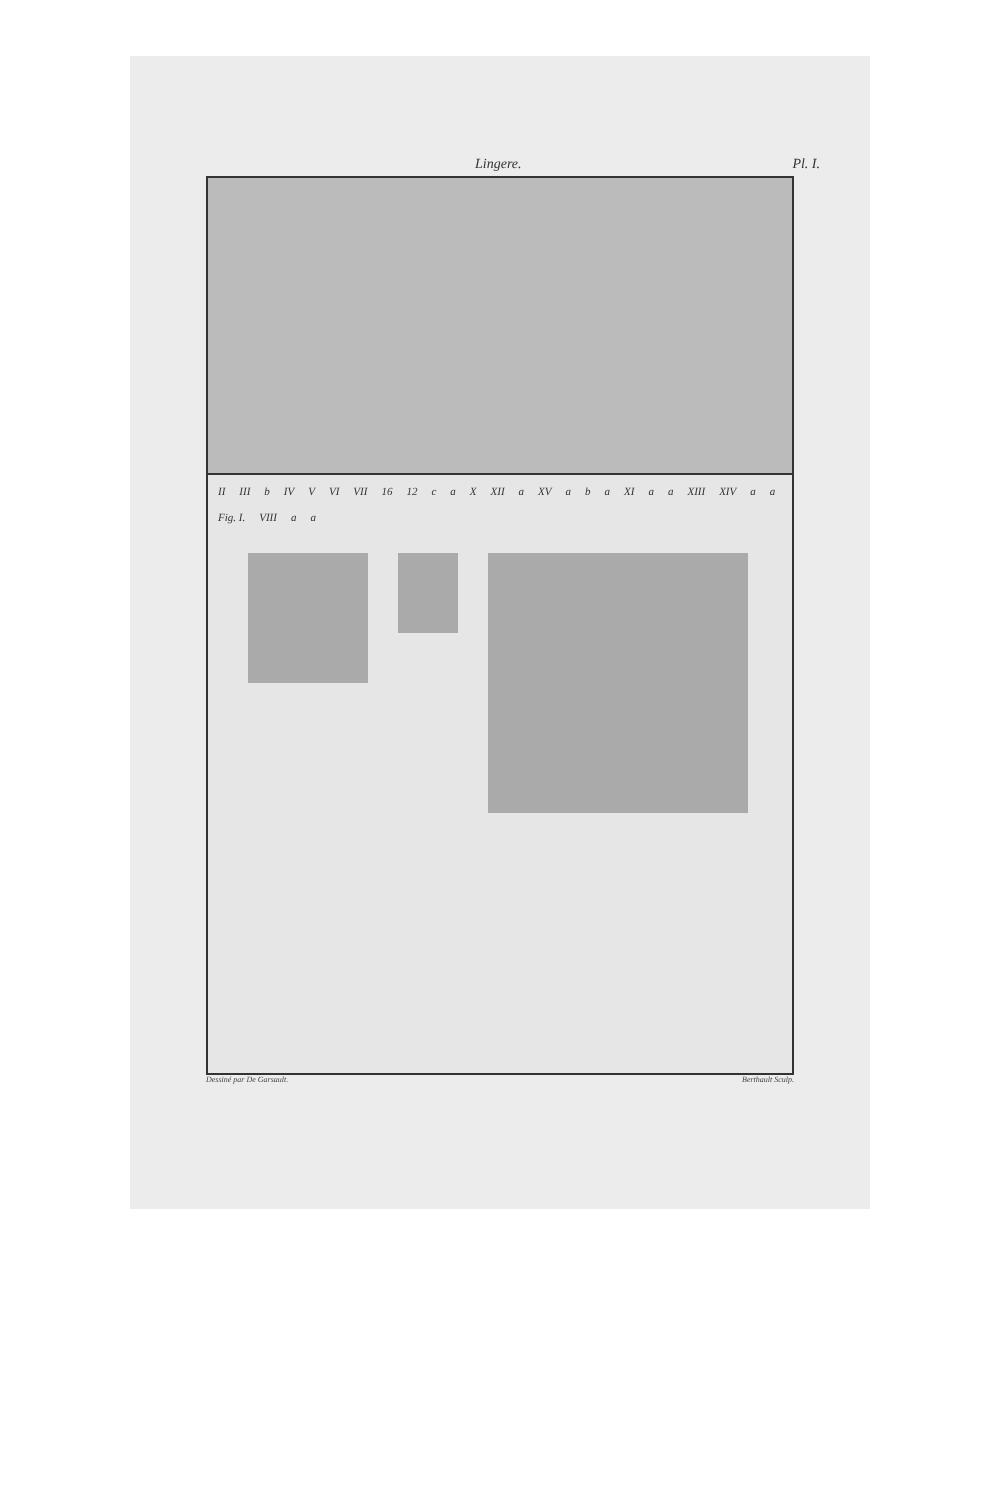Lingere. Pl. I.
II III b IV V VI VII 16 12 c a X XII a XV a b a XI a a XIII XIV a a Fig. I. VIII a a
Dessiné par De Garsault. Berthault Sculp.